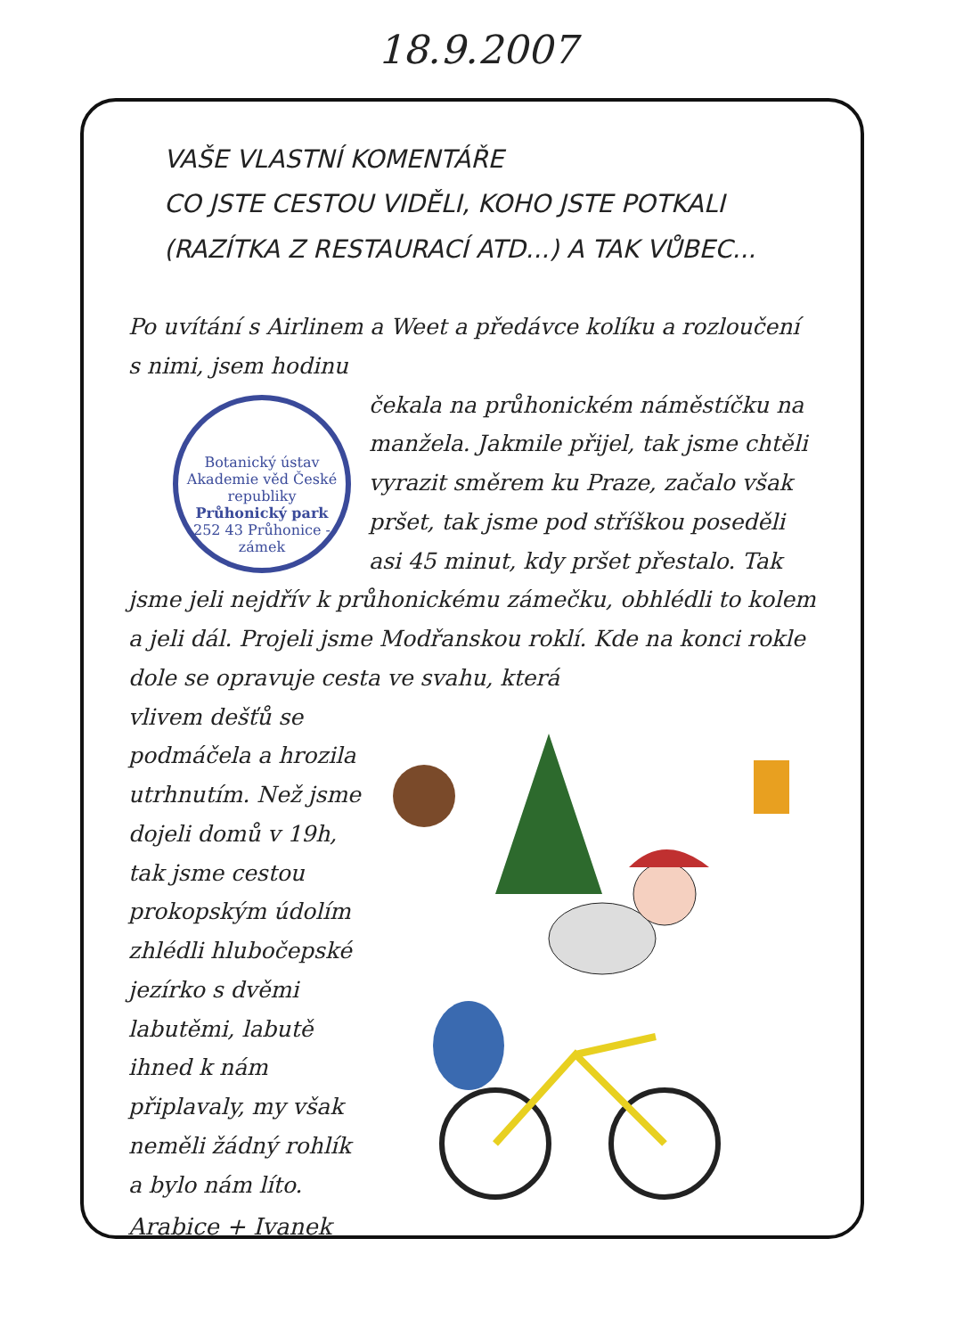18.9.2007
VAŠE VLASTNÍ KOMENTÁŘE
CO JSTE CESTOU VIDĚLI, KOHO JSTE POTKALI
(RAZÍTKA Z RESTAURACÍ ATD...) A TAK VŮBEC...
Po uvítání s Airlinem a Weet a předávce kolíku a rozloučení s nimi, jsem hodinu
Botanický ústav Akademie věd České republiky
Průhonický park
252 43 Průhonice - zámek
čekala na průhonickém náměstíčku na manžela. Jakmile přijel, tak jsme chtěli vyrazit směrem ku Praze, začalo však pršet, tak jsme pod stříškou poseděli asi 45 minut, kdy pršet přestalo. Tak jsme jeli nejdřív k průhonickému zámečku, obhlédli to kolem a jeli dál. Projeli jsme Modřanskou roklí. Kde na konci rokle dole se opravuje cesta ve svahu, která
vlivem dešťů se podmáčela a hrozila utrhnutím. Než jsme dojeli domů v 19h, tak jsme cestou prokopským údolím zhlédli hlubočepské jezírko s dvěmi labutěmi, labutě ihned k nám připlavaly, my však neměli žádný rohlík a bylo nám líto.
Arabice + Ivanek